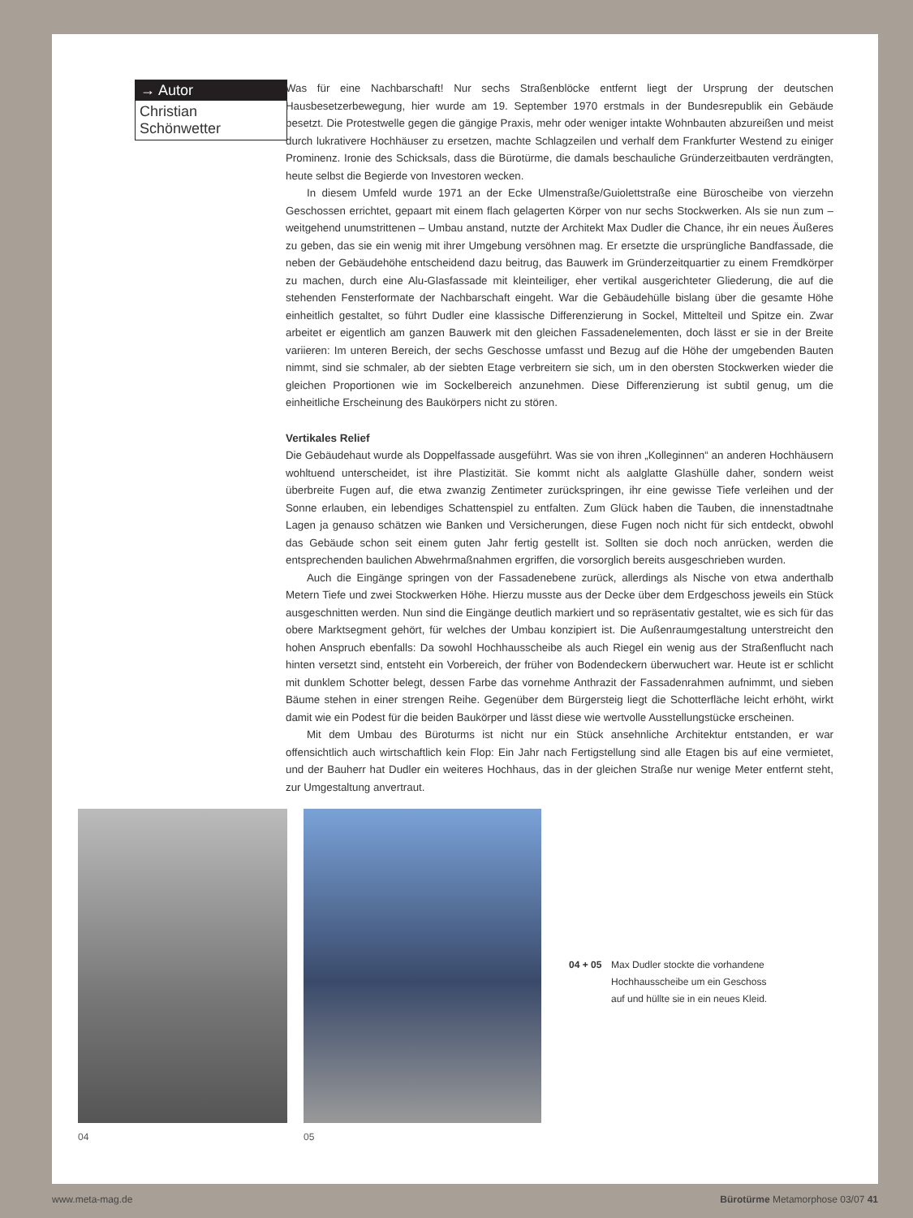→ Autor
Christian Schönwetter
Was für eine Nachbarschaft! Nur sechs Straßenblöcke entfernt liegt der Ursprung der deutschen Hausbesetzerbewegung, hier wurde am 19. September 1970 erstmals in der Bundesrepublik ein Gebäude besetzt. Die Protestwelle gegen die gängige Praxis, mehr oder weniger intakte Wohnbauten abzureißen und meist durch lukrativere Hochhäuser zu ersetzen, machte Schlagzeilen und verhalf dem Frankfurter Westend zu einiger Prominenz. Ironie des Schicksals, dass die Bürotürme, die damals beschauliche Gründerzeitbauten verdrängten, heute selbst die Begierde von Investoren wecken.
In diesem Umfeld wurde 1971 an der Ecke Ulmenstraße/Guiolettstraße eine Büroscheibe von vierzehn Geschossen errichtet, gepaart mit einem flach gelagerten Körper von nur sechs Stockwerken. Als sie nun zum – weitgehend unumstrittenen – Umbau anstand, nutzte der Architekt Max Dudler die Chance, ihr ein neues Äußeres zu geben, das sie ein wenig mit ihrer Umgebung versöhnen mag. Er ersetzte die ursprüngliche Bandfassade, die neben der Gebäudehöhe entscheidend dazu beitrug, das Bauwerk im Gründerzeitquartier zu einem Fremdkörper zu machen, durch eine Alu-Glasfassade mit kleinteiliger, eher vertikal ausgerichteter Gliederung, die auf die stehenden Fensterformate der Nachbarschaft eingeht. War die Gebäudehülle bislang über die gesamte Höhe einheitlich gestaltet, so führt Dudler eine klassische Differenzierung in Sockel, Mittelteil und Spitze ein. Zwar arbeitet er eigentlich am ganzen Bauwerk mit den gleichen Fassadenelementen, doch lässt er sie in der Breite variieren: Im unteren Bereich, der sechs Geschosse umfasst und Bezug auf die Höhe der umgebenden Bauten nimmt, sind sie schmaler, ab der siebten Etage verbreitern sie sich, um in den obersten Stockwerken wieder die gleichen Proportionen wie im Sockelbereich anzunehmen. Diese Differenzierung ist subtil genug, um die einheitliche Erscheinung des Baukörpers nicht zu stören.
Vertikales Relief
Die Gebäudehaut wurde als Doppelfassade ausgeführt. Was sie von ihren „Kolleginnen“ an anderen Hochhäusern wohltuend unterscheidet, ist ihre Plastizität. Sie kommt nicht als aalglatte Glashülle daher, sondern weist überbreite Fugen auf, die etwa zwanzig Zentimeter zurückspringen, ihr eine gewisse Tiefe verleihen und der Sonne erlauben, ein lebendiges Schattenspiel zu entfalten. Zum Glück haben die Tauben, die innenstadtnahe Lagen ja genauso schätzen wie Banken und Versicherungen, diese Fugen noch nicht für sich entdeckt, obwohl das Gebäude schon seit einem guten Jahr fertig gestellt ist. Sollten sie doch noch anrücken, werden die entsprechenden baulichen Abwehrmaßnahmen ergriffen, die vorsorglich bereits ausgeschrieben wurden.
Auch die Eingänge springen von der Fassadenebene zurück, allerdings als Nische von etwa anderthalb Metern Tiefe und zwei Stockwerken Höhe. Hierzu musste aus der Decke über dem Erdgeschoss jeweils ein Stück ausgeschnitten werden. Nun sind die Eingänge deutlich markiert und so repräsentativ gestaltet, wie es sich für das obere Marktsegment gehört, für welches der Umbau konzipiert ist. Die Außenraumgestaltung unterstreicht den hohen Anspruch ebenfalls: Da sowohl Hochhausscheibe als auch Riegel ein wenig aus der Straßenflucht nach hinten versetzt sind, entsteht ein Vorbereich, der früher von Bodendeckern überwuchert war. Heute ist er schlicht mit dunklem Schotter belegt, dessen Farbe das vornehme Anthrazit der Fassadenrahmen aufnimmt, und sieben Bäume stehen in einer strengen Reihe. Gegenüber dem Bürgersteig liegt die Schotterfläche leicht erhöht, wirkt damit wie ein Podest für die beiden Baukörper und lässt diese wie wertvolle Ausstellungstücke erscheinen.
Mit dem Umbau des Büroturms ist nicht nur ein Stück ansehnliche Architektur entstanden, er war offensichtlich auch wirtschaftlich kein Flop: Ein Jahr nach Fertigstellung sind alle Etagen bis auf eine vermietet, und der Bauherr hat Dudler ein weiteres Hochhaus, das in der gleichen Straße nur wenige Meter entfernt steht, zur Umgestaltung anvertraut.
04 05
04 + 05 Max Dudler stockte die vorhandene
Hochhausscheibe um ein Geschoss
auf und hüllte sie in ein neues Kleid.
www.meta-mag.de Bürotürme Metamorphose 03/07 41